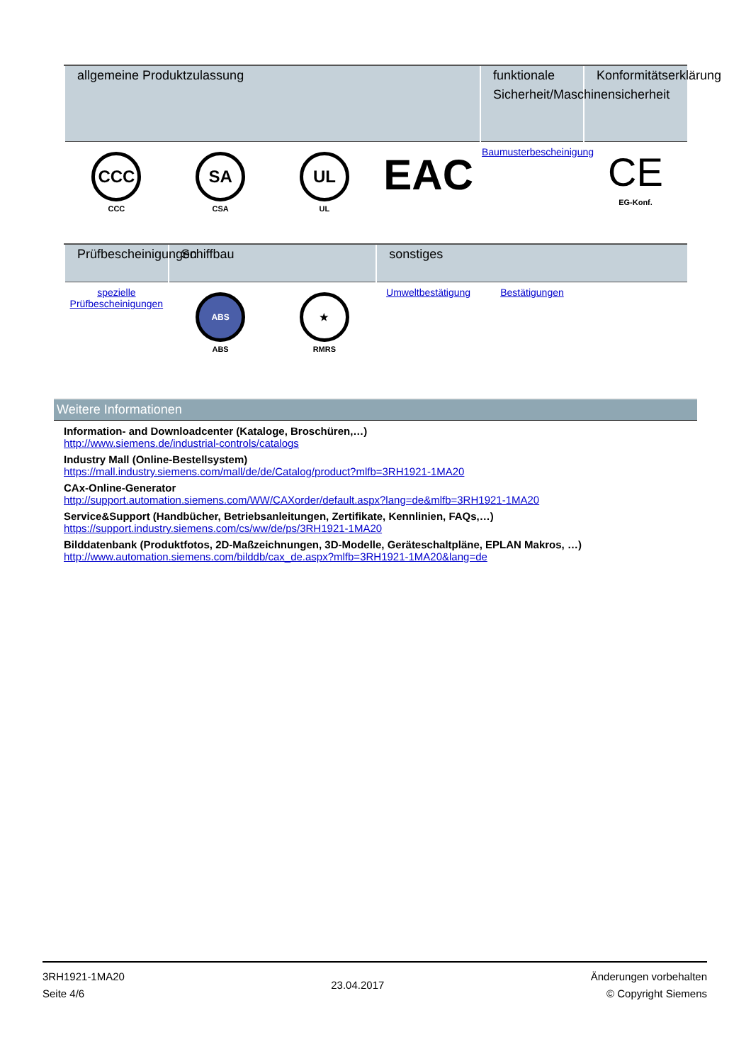| allgemeine Produktzulassung | | | | funktionale Sicherheit/Maschinensicherheit | Konformitätserklärung |
| --- | --- | --- | --- | --- | --- |
| CCC CCC | SA CSA | UL UL | EAC | Baumusterbescheinigung | CE EG-Konf. |
| Prüfbescheinigungen | Schiffbau | | sonstiges | | |
| --- | --- | --- | --- | --- | --- |
| spezielle Prüfbescheinigungen | ABS ABS | ★ RMRS | Umweltbestätigung | Bestätigungen | |
Weitere Informationen
Information- and Downloadcenter (Kataloge, Broschüren,…)
http://www.siemens.de/industrial-controls/catalogs
Industry Mall (Online-Bestellsystem)
https://mall.industry.siemens.com/mall/de/de/Catalog/product?mlfb=3RH1921-1MA20
CAx-Online-Generator
http://support.automation.siemens.com/WW/CAXorder/default.aspx?lang=de&mlfb=3RH1921-1MA20
Service&Support (Handbücher, Betriebsanleitungen, Zertifikate, Kennlinien, FAQs,…)
https://support.industry.siemens.com/cs/ww/de/ps/3RH1921-1MA20
Bilddatenbank (Produktfotos, 2D-Maßzeichnungen, 3D-Modelle, Geräteschaltpläne, EPLAN Makros, …)
http://www.automation.siemens.com/bilddb/cax_de.aspx?mlfb=3RH1921-1MA20&lang=de
3RH1921-1MA20
Seite 4/6
23.04.2017
Änderungen vorbehalten
© Copyright Siemens